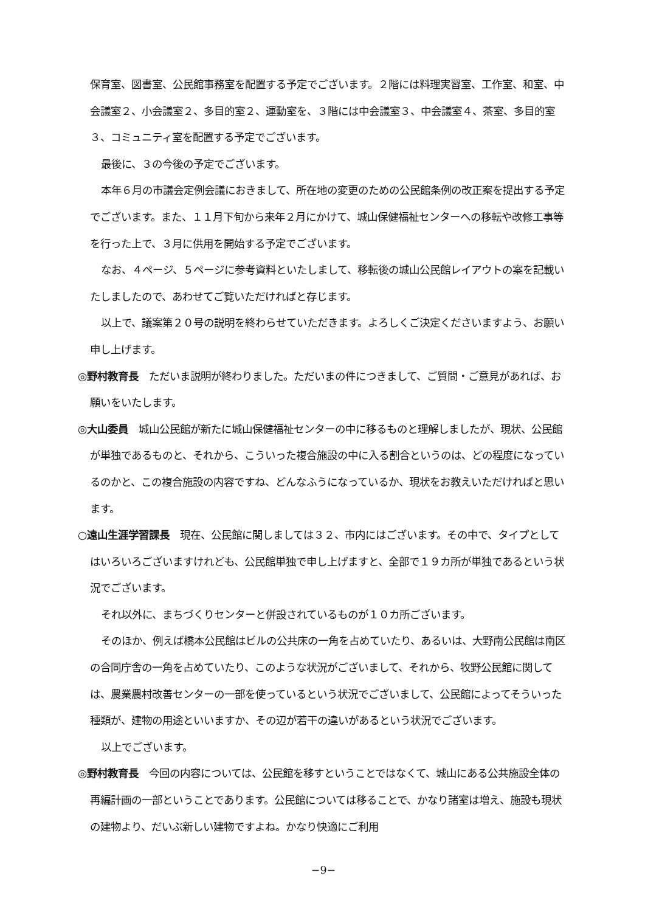保育室、図書室、公民館事務室を配置する予定でございます。２階には料理実習室、工作室、和室、中会議室２、小会議室２、多目的室２、運動室を、３階には中会議室３、中会議室４、茶室、多目的室３、コミュニティ室を配置する予定でございます。
最後に、３の今後の予定でございます。
本年６月の市議会定例会議におきまして、所在地の変更のための公民館条例の改正案を提出する予定でございます。また、１１月下旬から来年２月にかけて、城山保健福祉センターへの移転や改修工事等を行った上で、３月に供用を開始する予定でございます。
なお、４ページ、５ページに参考資料といたしまして、移転後の城山公民館レイアウトの案を記載いたしましたので、あわせてご覧いただければと存じます。
以上で、議案第２０号の説明を終わらせていただきます。よろしくご決定くださいますよう、お願い申し上げます。
◎野村教育長　ただいま説明が終わりました。ただいまの件につきまして、ご質問・ご意見があれば、お願いをいたします。
◎大山委員　城山公民館が新たに城山保健福祉センターの中に移るものと理解しましたが、現状、公民館が単独であるものと、それから、こういった複合施設の中に入る割合というのは、どの程度になっているのかと、この複合施設の内容ですね、どんなふうになっているか、現状をお教えいただければと思います。
○遠山生涯学習課長　現在、公民館に関しましては３２、市内にはございます。その中で、タイプとしてはいろいろございますけれども、公民館単独で申し上げますと、全部で１９カ所が単独であるという状況でございます。
それ以外に、まちづくりセンターと併設されているものが１０カ所ございます。
そのほか、例えば橋本公民館はビルの公共床の一角を占めていたり、あるいは、大野南公民館は南区の合同庁舎の一角を占めていたり、このような状況がございまして、それから、牧野公民館に関しては、農業農村改善センターの一部を使っているという状況でございまして、公民館によってそういった種類が、建物の用途といいますか、その辺が若干の違いがあるという状況でございます。
以上でございます。
◎野村教育長　今回の内容については、公民館を移すということではなくて、城山にある公共施設全体の再編計画の一部ということであります。公民館については移ることで、かなり諸室は増え、施設も現状の建物より、だいぶ新しい建物ですよね。かなり快適にご利用
−9−